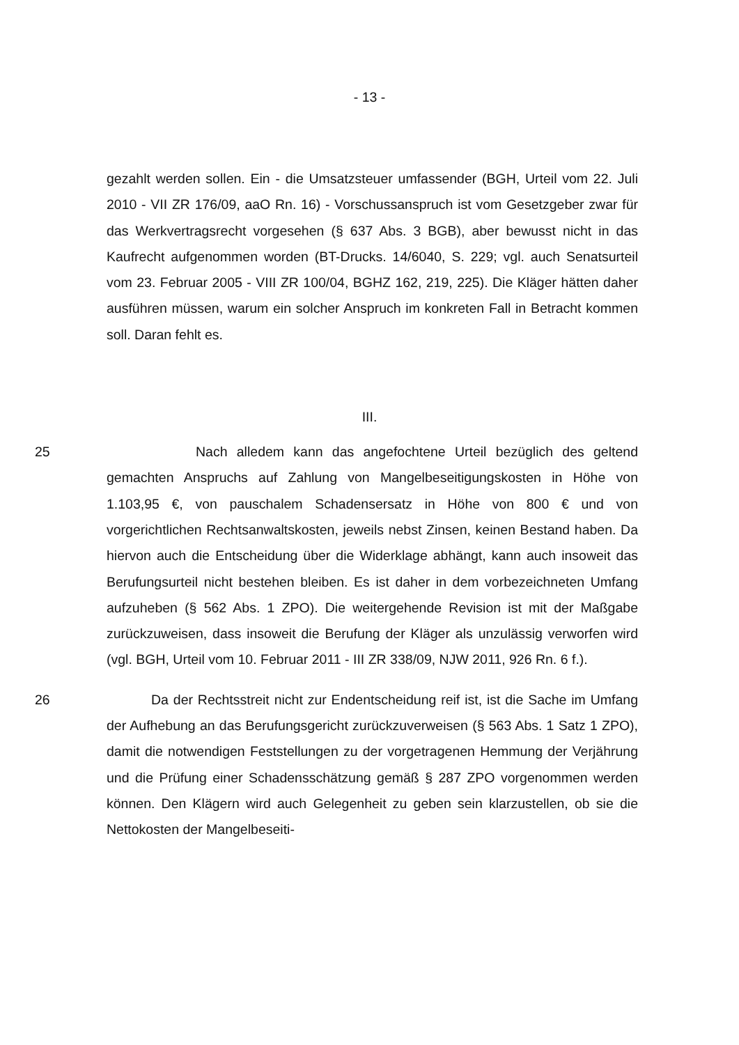- 13 -
gezahlt werden sollen. Ein - die Umsatzsteuer umfassender (BGH, Urteil vom 22. Juli 2010 - VII ZR 176/09, aaO Rn. 16) - Vorschussanspruch ist vom Gesetzgeber zwar für das Werkvertragsrecht vorgesehen (§ 637 Abs. 3 BGB), aber bewusst nicht in das Kaufrecht aufgenommen worden (BT-Drucks. 14/6040, S. 229; vgl. auch Senatsurteil vom 23. Februar 2005 - VIII ZR 100/04, BGHZ 162, 219, 225). Die Kläger hätten daher ausführen müssen, warum ein solcher Anspruch im konkreten Fall in Betracht kommen soll. Daran fehlt es.
III.
25 Nach alledem kann das angefochtene Urteil bezüglich des geltend gemachten Anspruchs auf Zahlung von Mangelbeseitigungskosten in Höhe von 1.103,95 €, von pauschalem Schadensersatz in Höhe von 800 € und von vorgerichtlichen Rechtsanwaltskosten, jeweils nebst Zinsen, keinen Bestand haben. Da hiervon auch die Entscheidung über die Widerklage abhängt, kann auch insoweit das Berufungsurteil nicht bestehen bleiben. Es ist daher in dem vorbezeichneten Umfang aufzuheben (§ 562 Abs. 1 ZPO). Die weitergehende Revision ist mit der Maßgabe zurückzuweisen, dass insoweit die Berufung der Kläger als unzulässig verworfen wird (vgl. BGH, Urteil vom 10. Februar 2011 - III ZR 338/09, NJW 2011, 926 Rn. 6 f.).
26 Da der Rechtsstreit nicht zur Endentscheidung reif ist, ist die Sache im Umfang der Aufhebung an das Berufungsgericht zurückzuverweisen (§ 563 Abs. 1 Satz 1 ZPO), damit die notwendigen Feststellungen zu der vorgetragenen Hemmung der Verjährung und die Prüfung einer Schadensschätzung gemäß § 287 ZPO vorgenommen werden können. Den Klägern wird auch Gelegenheit zu geben sein klarzustellen, ob sie die Nettokosten der Mangelbeseiti-